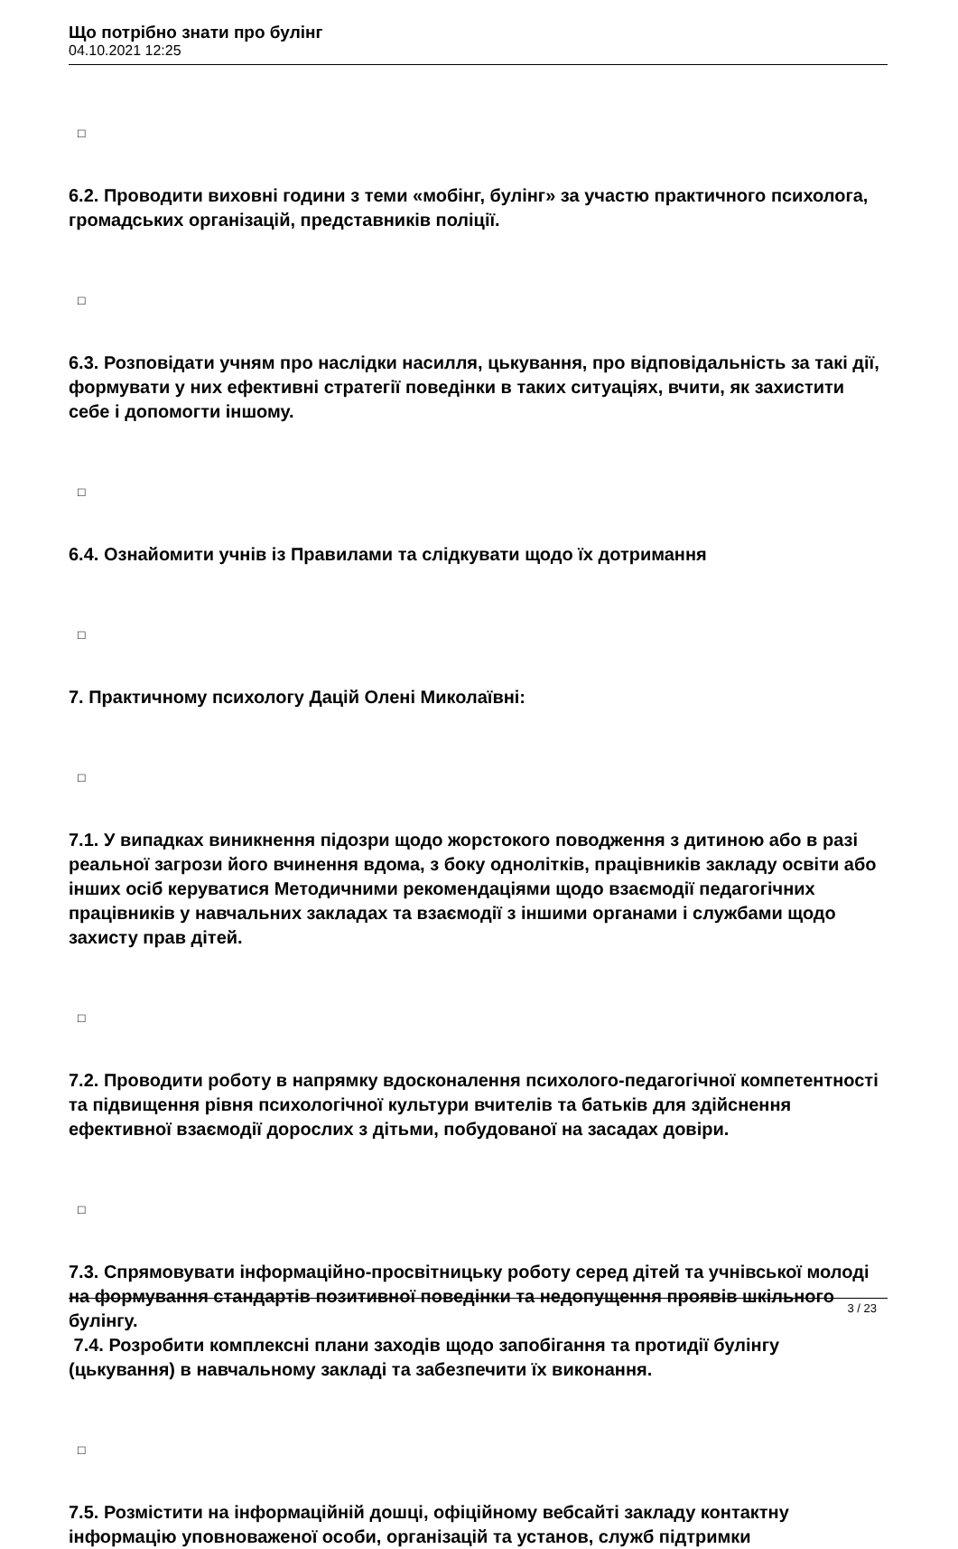Що потрібно знати про булінг
04.10.2021 12:25
□
6.2. Проводити виховні години з теми «мобінг, булінг» за участю практичного психолога, громадських організацій, представників поліції.
□
6.3. Розповідати учням про наслідки насилля, цькування, про відповідальність за такі дії, формувати у них ефективні стратегії поведінки в таких ситуаціях, вчити, як захистити себе і допомогти іншому.
□
6.4. Ознайомити учнів із Правилами та слідкувати щодо їх дотримання
□
7. Практичному психологу Дацій Олені Миколаївні:
□
7.1. У випадках виникнення підозри щодо жорстокого поводження з дитиною або в разі реальної загрози його вчинення вдома, з боку однолітків, працівників закладу освіти або інших осіб керуватися Методичними рекомендаціями щодо взаємодії педагогічних працівників у навчальних закладах та взаємодії з іншими органами і службами щодо захисту прав дітей.
□
7.2. Проводити роботу в напрямку вдосконалення психолого-педагогічної компетентності та підвищення рівня психологічної культури вчителів та батьків для здійснення ефективної взаємодії дорослих з дітьми, побудованої на засадах довіри.
□
7.3. Спрямовувати інформаційно-просвітницьку роботу серед дітей та учнівської молоді на формування стандартів позитивної поведінки та недопущення проявів шкільного булінгу.
7.4. Розробити комплексні плани заходів щодо запобігання та протидії булінгу (цькування) в навчальному закладі та забезпечити їх виконання.
□
7.5. Розмістити на інформаційній дошці, офіційному вебсайті закладу контактну інформацію уповноваженої особи, організацій та установ, служб підтримки
3 / 23